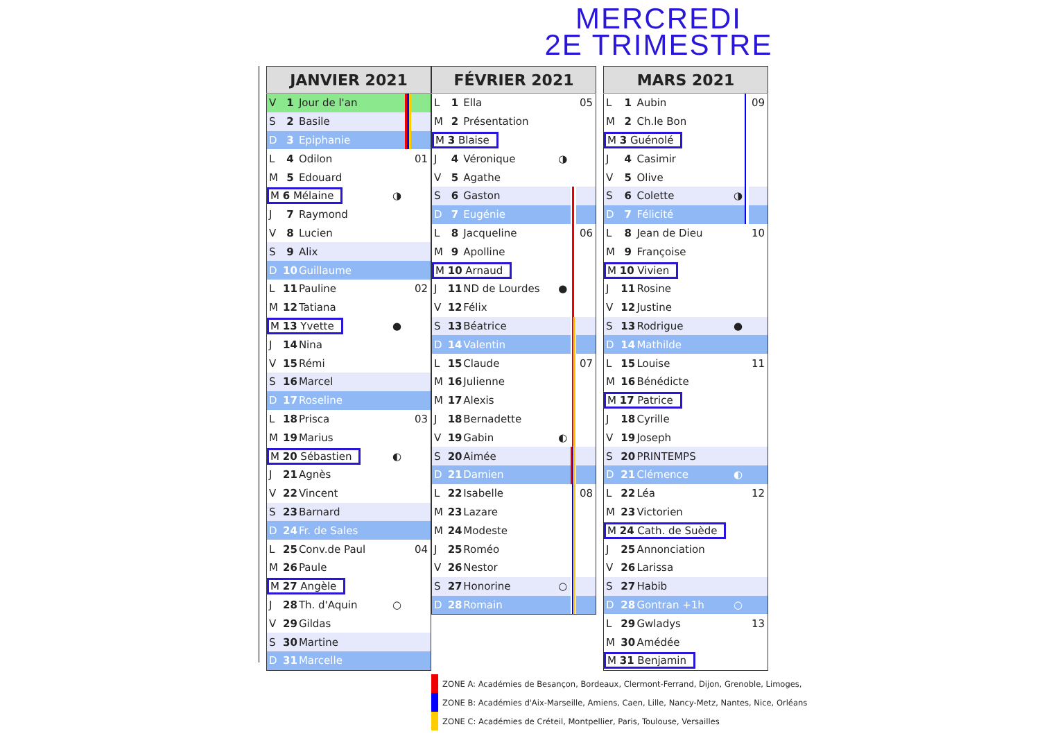MERCREDI
2E TRIMESTRE
| JANVIER 2021 | | | | | |
| --- | --- | --- | --- | --- | --- |
| V | 1 | Jour de l'an | | | |
| S | 2 | Basile | | | |
| D | 3 | Epiphanie | | | |
| L | 4 | Odilon | | | 01 |
| M | 5 | Edouard | | | |
| M 6 Mélaine | | | ◑ | | |
| J | 7 | Raymond | | | |
| V | 8 | Lucien | | | |
| S | 9 | Alix | | | |
| D | 10 | Guillaume | | | |
| L | 11 | Pauline | | | 02 |
| M | 12 | Tatiana | | | |
| M 13 Yvette | | | ● | | |
| J | 14 | Nina | | | |
| V | 15 | Rémi | | | |
| S | 16 | Marcel | | | |
| D | 17 | Roseline | | | |
| L | 18 | Prisca | | | 03 |
| M | 19 | Marius | | | |
| M 20 Sébastien | | | ◐ | | |
| J | 21 | Agnès | | | |
| V | 22 | Vincent | | | |
| S | 23 | Barnard | | | |
| D | 24 | Fr. de Sales | | | |
| L | 25 | Conv.de Paul | | | 04 |
| M | 26 | Paule | | | |
| M 27 Angèle | | | | | |
| J | 28 | Th. d'Aquin | ○ | | |
| V | 29 | Gildas | | | |
| S | 30 | Martine | | | |
| D | 31 | Marcelle | | | |
| FÉVRIER 2021 | | | | | |
| --- | --- | --- | --- | --- | --- |
| L | 1 | Ella | | | 05 |
| M | 2 | Présentation | | | |
| M 3 Blaise | | | | | |
| J | 4 | Véronique | ◑ | | |
| V | 5 | Agathe | | | |
| S | 6 | Gaston | | | |
| D | 7 | Eugénie | | | |
| L | 8 | Jacqueline | | | 06 |
| M | 9 | Apolline | | | |
| M 10 Arnaud | | | | | |
| J | 11 | ND de Lourdes | ● | | |
| V | 12 | Félix | | | |
| S | 13 | Béatrice | | | |
| D | 14 | Valentin | | | |
| L | 15 | Claude | | | 07 |
| M | 16 | Julienne | | | |
| M | 17 | Alexis | | | |
| J | 18 | Bernadette | | | |
| V | 19 | Gabin | ◐ | | |
| S | 20 | Aimée | | | |
| D | 21 | Damien | | | |
| L | 22 | Isabelle | | | 08 |
| M | 23 | Lazare | | | |
| M | 24 | Modeste | | | |
| J | 25 | Roméo | | | |
| V | 26 | Nestor | | | |
| S | 27 | Honorine | ○ | | |
| D | 28 | Romain | | | |
| MARS 2021 | | | | | |
| --- | --- | --- | --- | --- | --- |
| L | 1 | Aubin | | | 09 |
| M | 2 | Ch.le Bon | | | |
| M 3 Guénolé | | | | | |
| J | 4 | Casimir | | | |
| V | 5 | Olive | | | |
| S | 6 | Colette | ◑ | | |
| D | 7 | Félicité | | | |
| L | 8 | Jean de Dieu | | | 10 |
| M | 9 | Françoise | | | |
| M 10 Vivien | | | | | |
| J | 11 | Rosine | | | |
| V | 12 | Justine | | | |
| S | 13 | Rodrigue | ● | | |
| D | 14 | Mathilde | | | |
| L | 15 | Louise | | | 11 |
| M | 16 | Bénédicte | | | |
| M 17 Patrice | | | | | |
| J | 18 | Cyrille | | | |
| V | 19 | Joseph | | | |
| S | 20 | PRINTEMPS | | | |
| D | 21 | Clémence | ◐ | | |
| L | 22 | Léa | | | 12 |
| M | 23 | Victorien | | | |
| M 24 Cath. de Suède | | | | | |
| J | 25 | Annonciation | | | |
| V | 26 | Larissa | | | |
| S | 27 | Habib | | | |
| D | 28 | Gontran +1h | ○ | | |
| L | 29 | Gwladys | | | 13 |
| M | 30 | Amédée | | | |
| M 31 Benjamin | | | | | |
ZONE A: Académies de Besançon, Bordeaux, Clermont-Ferrand, Dijon, Grenoble, Limoges,
ZONE B: Académies d'Aix-Marseille, Amiens, Caen, Lille, Nancy-Metz, Nantes, Nice, Orléans
ZONE C: Académies de Créteil, Montpellier, Paris, Toulouse, Versailles